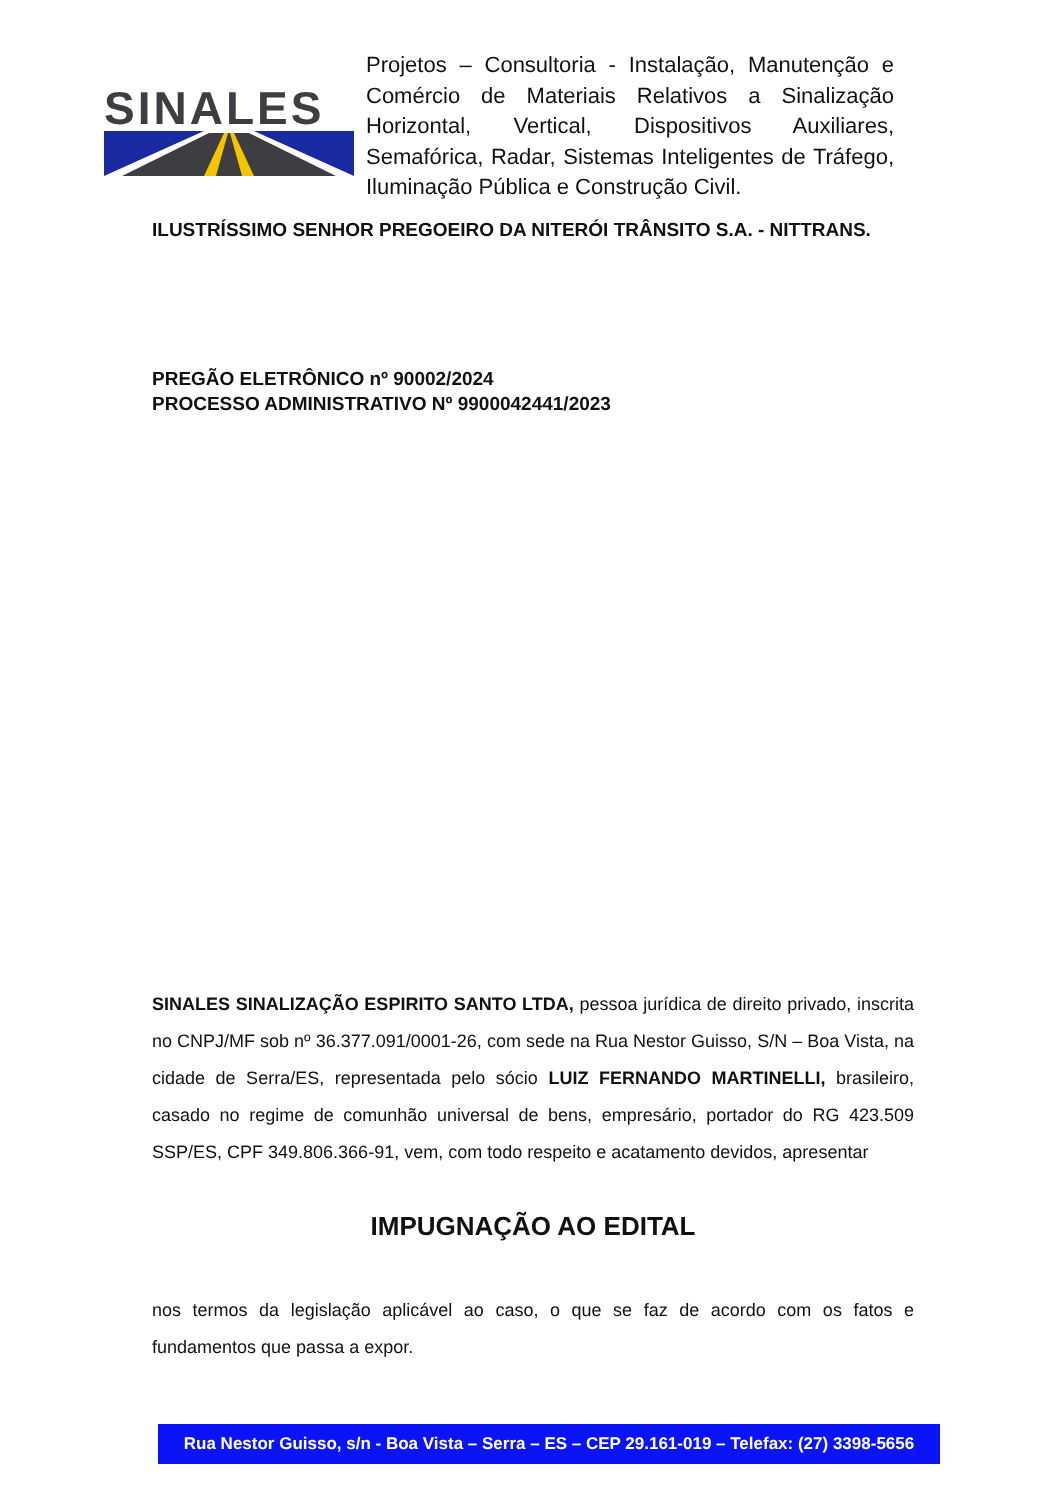SINALES
Projetos – Consultoria - Instalação, Manutenção e Comércio de Materiais Relativos a Sinalização Horizontal, Vertical, Dispositivos Auxiliares, Semafórica, Radar, Sistemas Inteligentes de Tráfego, Iluminação Pública e Construção Civil.
ILUSTRÍSSIMO SENHOR PREGOEIRO DA NITERÓI TRÂNSITO S.A. - NITTRANS.
PREGÃO ELETRÔNICO nº 90002/2024
PROCESSO ADMINISTRATIVO Nº 9900042441/2023
SINALES SINALIZAÇÃO ESPIRITO SANTO LTDA, pessoa jurídica de direito privado, inscrita no CNPJ/MF sob nº 36.377.091/0001-26, com sede na Rua Nestor Guisso, S/N – Boa Vista, na cidade de Serra/ES, representada pelo sócio LUIZ FERNANDO MARTINELLI, brasileiro, casado no regime de comunhão universal de bens, empresário, portador do RG 423.509 SSP/ES, CPF 349.806.366-91, vem, com todo respeito e acatamento devidos, apresentar
IMPUGNAÇÃO AO EDITAL
nos termos da legislação aplicável ao caso, o que se faz de acordo com os fatos e fundamentos que passa a expor.
Rua Nestor Guisso, s/n - Boa Vista – Serra – ES – CEP 29.161-019 – Telefax: (27) 3398-5656